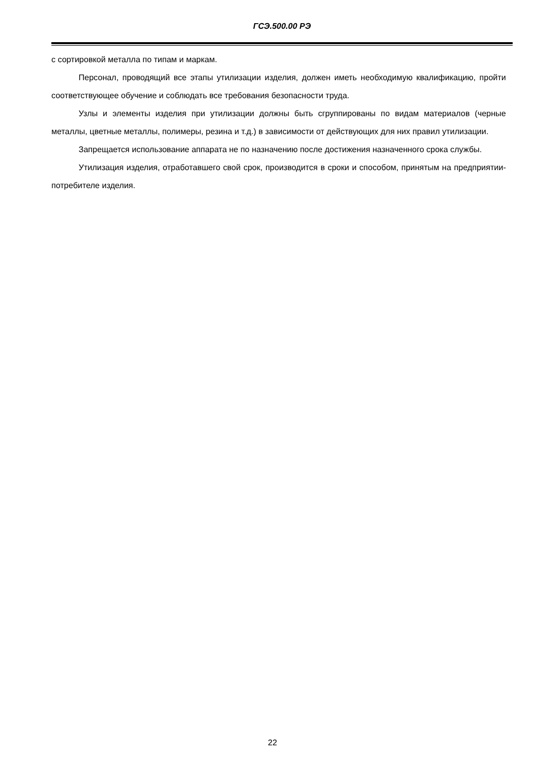ГСЭ.500.00 РЭ
с сортировкой металла по типам и маркам.
Персонал, проводящий все этапы утилизации изделия, должен иметь необходимую квалификацию, пройти соответствующее обучение и соблюдать все требования безопасности труда.
Узлы и элементы изделия при утилизации должны быть сгруппированы по видам материалов (черные металлы, цветные металлы, полимеры, резина и т.д.) в зависимости от действующих для них правил утилизации.
Запрещается использование аппарата не по назначению после достижения назначенного срока службы.
Утилизация изделия, отработавшего свой срок, производится в сроки и способом, принятым на предприятии-потребителе изделия.
22